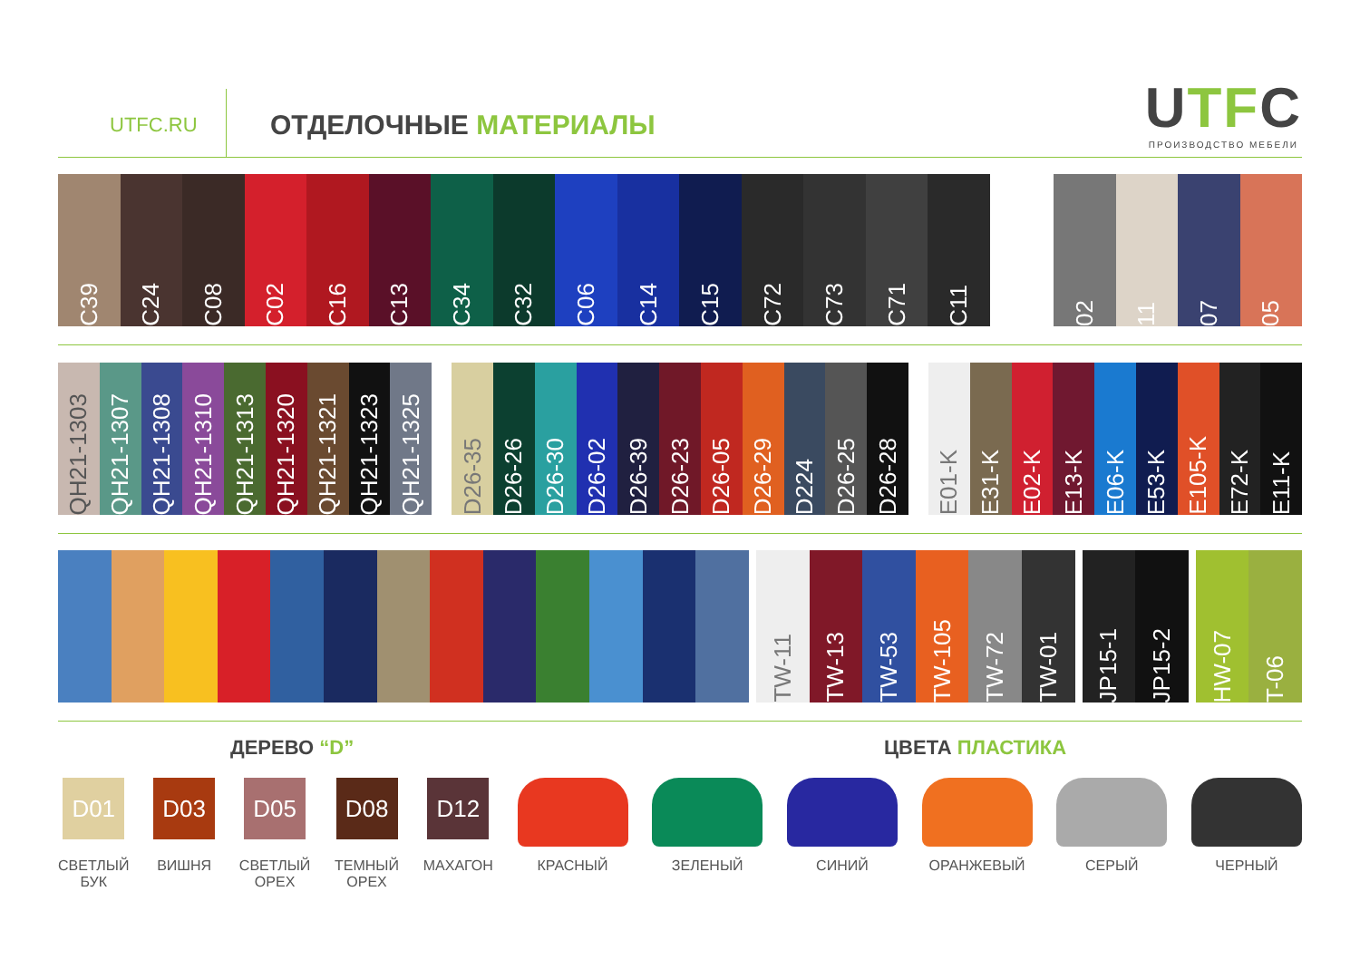UTFC.RU
ОТДЕЛОЧНЫЕ МАТЕРИАЛЫ
UTFC
ПРОИЗВОДСТВО МЕБЕЛИ
C39
C24
C08
C02
C16
C13
C34
C32
C06
C14
C15
C72
C73
C71
C11
02
11
07
05
QH21-1303
QH21-1307
QH21-1308
QH21-1310
QH21-1313
QH21-1320
QH21-1321
QH21-1323
QH21-1325
D26-35
D26-26
D26-30
D26-02
D26-39
D26-23
D26-05
D26-29
D224
D26-25
D26-28
E01-K
E31-K
E02-K
E13-K
E06-K
E53-K
E105-K
E72-K
E11-K
TW-11
TW-13
TW-53
TW-105
TW-72
TW-01
JP15-1
JP15-2
HW-07
T-06
ДЕРЕВО “D” ЦВЕТА ПЛАСТИКА
D01
СВЕТЛЫЙ
БУК
D03
ВИШНЯ
D05
СВЕТЛЫЙ
ОРЕХ
D08
ТЕМНЫЙ
ОРЕХ
D12
МАХАГОН
КРАСНЫЙ ЗЕЛЕНЫЙ СИНИЙ ОРАНЖЕВЫЙ СЕРЫЙ ЧЕРНЫЙ